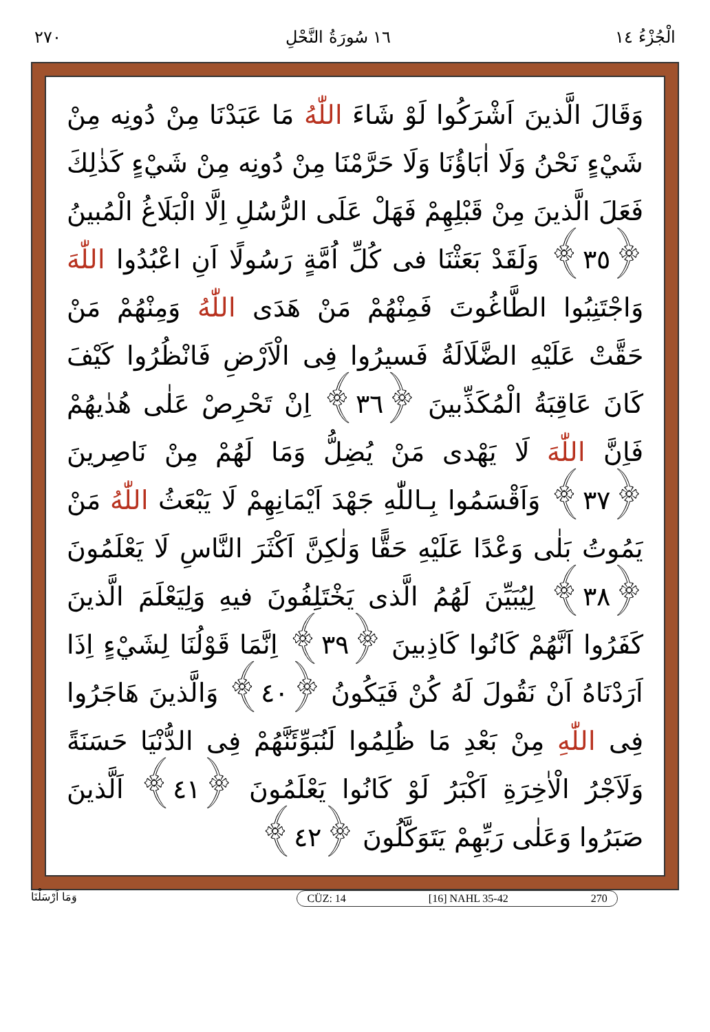الْجُزْءُ ١٤ ١٦ سُورَةُ النَّحْلِ ٢٧٠
وَقَالَ الَّذينَ اَشْرَكُوا لَوْ شَاءَ اللّٰهُ مَا عَبَدْنَا مِنْ دُونِه مِنْ شَيْءٍ نَحْنُ وَلَا اٰبَاؤُنَا وَلَا حَرَّمْنَا مِنْ دُونِه مِنْ شَيْءٍ كَذٰلِكَ فَعَلَ الَّذينَ مِنْ قَبْلِهِمْ فَهَلْ عَلَى الرُّسُلِ اِلَّا الْبَلَاغُ الْمُبينُ ﴿٣٥﴾ وَلَقَدْ بَعَثْنَا فى كُلِّ اُمَّةٍ رَسُولًا اَنِ اعْبُدُوا اللّٰهَ وَاجْتَنِبُوا الطَّاغُوتَ فَمِنْهُمْ مَنْ هَدَى اللّٰهُ وَمِنْهُمْ مَنْ حَقَّتْ عَلَيْهِ الضَّلَالَةُ فَسيرُوا فِى الْاَرْضِ فَانْظُرُوا كَيْفَ كَانَ عَاقِبَةُ الْمُكَذِّبينَ ﴿٣٦﴾ اِنْ تَحْرِصْ عَلٰى هُدٰيهُمْ فَاِنَّ اللّٰهَ لَا يَهْدى مَنْ يُضِلُّ وَمَا لَهُمْ مِنْ نَاصِرينَ ﴿٣٧﴾ وَاَقْسَمُوا بِـاللّٰهِ جَهْدَ اَيْمَانِهِمْ لَا يَبْعَثُ اللّٰهُ مَنْ يَمُوتُ بَلٰى وَعْدًا عَلَيْهِ حَقًّا وَلٰكِنَّ اَكْثَرَ النَّاسِ لَا يَعْلَمُونَ ﴿٣٨﴾ لِيُبَيِّنَ لَهُمُ الَّذى يَخْتَلِفُونَ فيهِ وَلِيَعْلَمَ الَّذينَ كَفَرُوا اَنَّهُمْ كَانُوا كَاذِبينَ ﴿٣٩﴾ اِنَّمَا قَوْلُنَا لِشَيْءٍ اِذَا اَرَدْنَاهُ اَنْ نَقُولَ لَهُ كُنْ فَيَكُونُ ﴿٤٠﴾ وَالَّذينَ هَاجَرُوا فِى اللّٰهِ مِنْ بَعْدِ مَا ظُلِمُوا لَنُبَوِّئَنَّهُمْ فِى الدُّنْيَا حَسَنَةً وَلَاَجْرُ الْاٰخِرَةِ اَكْبَرُ لَوْ كَانُوا يَعْلَمُونَ ﴿٤١﴾ اَلَّذينَ صَبَرُوا وَعَلٰى رَبِّهِمْ يَتَوَكَّلُونَ ﴿٤٢﴾
وَمَا اَرْسَلْنَا CÜZ: 14 [16] NAHL 35-42 270